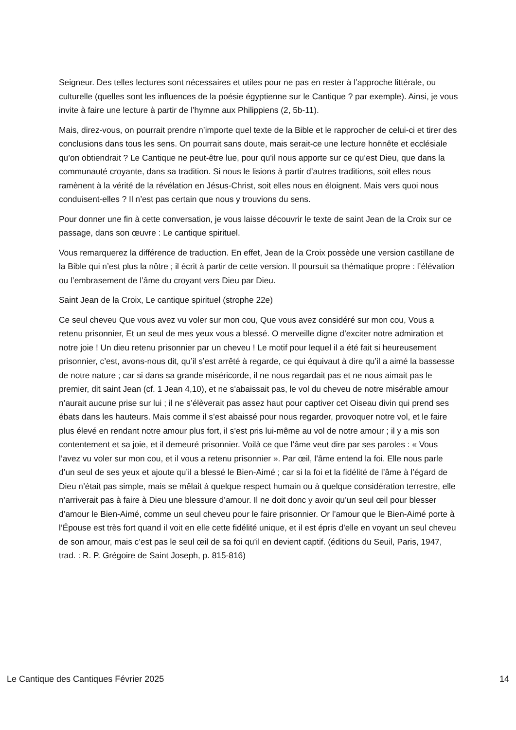Seigneur. Des telles lectures sont nécessaires et utiles pour ne pas en rester à l’approche littérale, ou culturelle (quelles sont les influences de la poésie égyptienne sur le Cantique ? par exemple). Ainsi, je vous invite à faire une lecture à partir de l’hymne aux Philippiens (2, 5b-11).
Mais, direz-vous, on pourrait prendre n’importe quel texte de la Bible et le rapprocher de celui-ci et tirer des conclusions dans tous les sens. On pourrait sans doute, mais serait-ce une lecture honnête et ecclésiale qu’on obtiendrait ? Le Cantique ne peut-être lue, pour qu’il nous apporte sur ce qu’est Dieu, que dans la communauté croyante, dans sa tradition. Si nous le lisions à partir d’autres traditions, soit elles nous ramènent à la vérité de la révélation en Jésus-Christ, soit elles nous en éloignent. Mais vers quoi nous conduisent-elles ? Il n’est pas certain que nous y trouvions du sens.
Pour donner une fin à cette conversation, je vous laisse découvrir le texte de saint Jean de la Croix sur ce passage, dans son œuvre : Le cantique spirituel.
Vous remarquerez la différence de traduction. En effet, Jean de la Croix possède une version castillane de la Bible qui n’est plus la nôtre ; il écrit à partir de cette version. Il poursuit sa thématique propre : l’élévation ou l’embrasement de l’âme du croyant vers Dieu par Dieu.
Saint Jean de la Croix, Le cantique spirituel (strophe 22e)
Ce seul cheveu Que vous avez vu voler sur mon cou, Que vous avez considéré sur mon cou, Vous a retenu prisonnier, Et un seul de mes yeux vous a blessé. O merveille digne d’exciter notre admiration et notre joie ! Un dieu retenu prisonnier par un cheveu ! Le motif pour lequel il a été fait si heureusement prisonnier, c’est, avons-nous dit, qu’il s’est arrêté à regarde, ce qui équivaut à dire qu’il a aimé la bassesse de notre nature ; car si dans sa grande miséricorde, il ne nous regardait pas et ne nous aimait pas le premier, dit saint Jean (cf. 1 Jean 4,10), et ne s’abaissait pas, le vol du cheveu de notre misérable amour n’aurait aucune prise sur lui ; il ne s’élèverait pas assez haut pour captiver cet Oiseau divin qui prend ses ébats dans les hauteurs. Mais comme il s’est abaissé pour nous regarder, provoquer notre vol, et le faire plus élevé en rendant notre amour plus fort, il s’est pris lui-même au vol de notre amour ; il y a mis son contentement et sa joie, et il demeuré prisonnier. Voilà ce que l’âme veut dire par ses paroles : « Vous l’avez vu voler sur mon cou, et il vous a retenu prisonnier ». Par œil, l’âme entend la foi. Elle nous parle d’un seul de ses yeux et ajoute qu’il a blessé le Bien-Aimé ; car si la foi et la fidélité de l’âme à l’égard de Dieu n’était pas simple, mais se mêlait à quelque respect humain ou à quelque considération terrestre, elle n’arriverait pas à faire à Dieu une blessure d’amour. Il ne doit donc y avoir qu’un seul œil pour blesser d’amour le Bien-Aimé, comme un seul cheveu pour le faire prisonnier. Or l’amour que le Bien-Aimé porte à l’Épouse est très fort quand il voit en elle cette fidélité unique, et il est épris d’elle en voyant un seul cheveu de son amour, mais c’est pas le seul œil de sa foi qu’il en devient captif. (éditions du Seuil, Paris, 1947, trad. : R. P. Grégoire de Saint Joseph, p. 815-816)
Le Cantique des Cantiques Février 2025 14